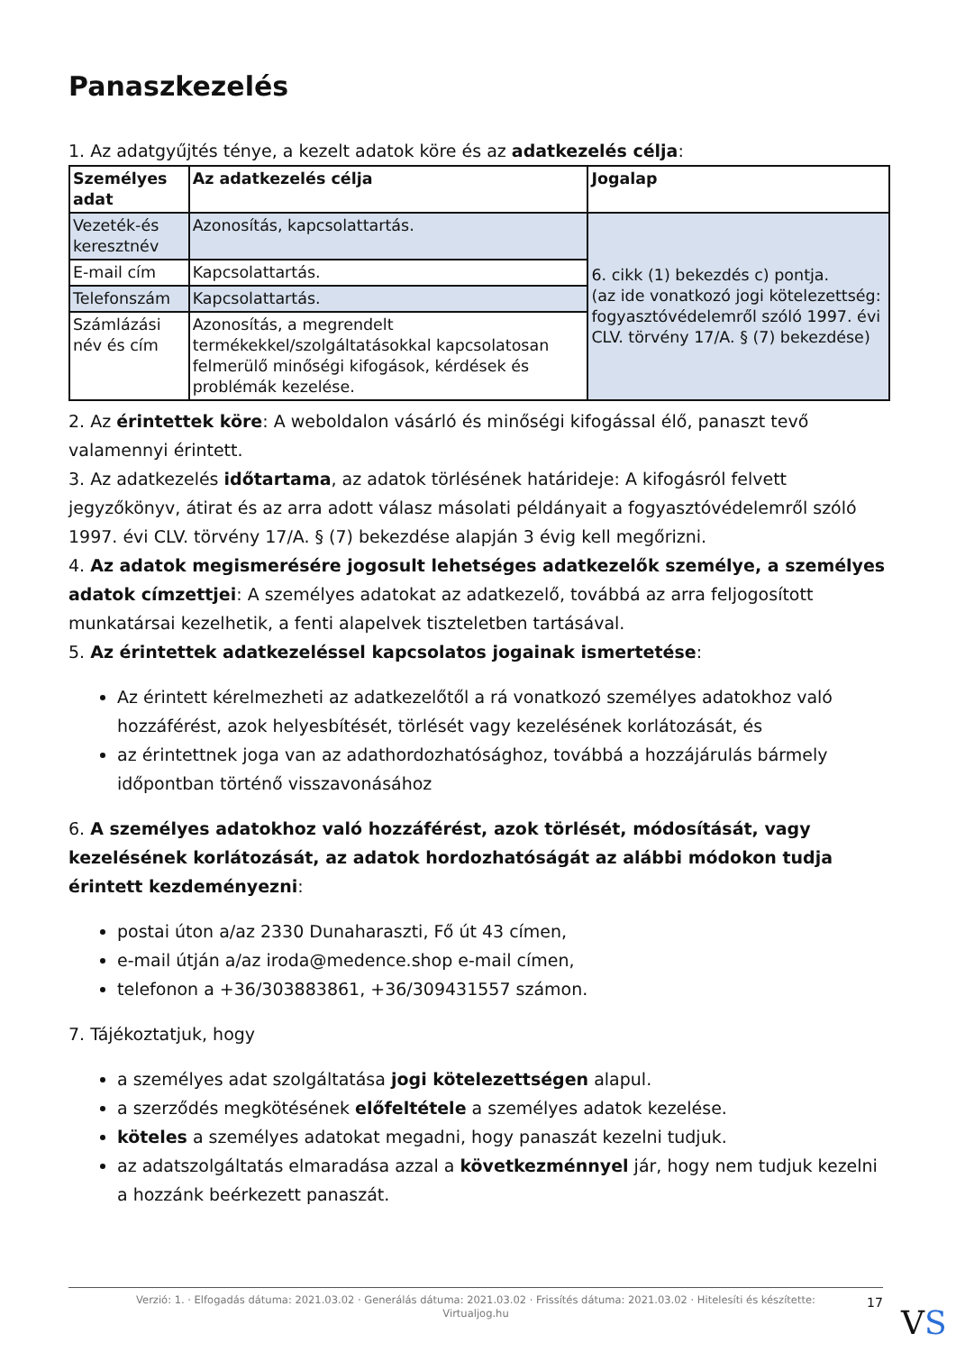Panaszkezelés
1. Az adatgyűjtés ténye, a kezelt adatok köre és az adatkezelés célja:
| Személyes adat | Az adatkezelés célja | Jogalap |
| --- | --- | --- |
| Vezeték-és keresztnév | Azonosítás, kapcsolattartás. | 6. cikk (1) bekezdés c) pontja. (az ide vonatkozó jogi kötelezettség: fogyasztóvédelemről szóló 1997. évi CLV. törvény 17/A. § (7) bekezdése) |
| E-mail cím | Kapcsolattartás. | |
| Telefonszám | Kapcsolattartás. | |
| Számlázási név és cím | Azonosítás, a megrendelt termékekkel/szolgáltatásokkal kapcsolatosan felmerülő minőségi kifogások, kérdések és problémák kezelése. | |
2. Az érintettek köre: A weboldalon vásárló és minőségi kifogással élő, panaszt tevő valamennyi érintett.
3. Az adatkezelés időtartama, az adatok törlésének határideje: A kifogásról felvett jegyzőkönyv, átirat és az arra adott válasz másolati példányait a fogyasztóvédelemről szóló 1997. évi CLV. törvény 17/A. § (7) bekezdése alapján 3 évig kell megőrizni.
4. Az adatok megismerésére jogosult lehetséges adatkezelők személye, a személyes adatok címzettjei: A személyes adatokat az adatkezelő, továbbá az arra feljogosított munkatársai kezelhetik, a fenti alapelvek tiszteletben tartásával.
5. Az érintettek adatkezeléssel kapcsolatos jogainak ismertetése:
Az érintett kérelmezheti az adatkezelőtől a rá vonatkozó személyes adatokhoz való hozzáférést, azok helyesbítését, törlését vagy kezelésének korlátozását, és
az érintettnek joga van az adathordozhatósághoz, továbbá a hozzájárulás bármely időpontban történő visszavonásához
6. A személyes adatokhoz való hozzáférést, azok törlését, módosítását, vagy kezelésének korlátozását, az adatok hordozhatóságát az alábbi módokon tudja érintett kezdeményezni:
postai úton a/az 2330 Dunaharaszti, Fő út 43 címen,
e-mail útján a/az iroda@medence.shop e-mail címen,
telefonon a +36/303883861, +36/309431557 számon.
7. Tájékoztatjuk, hogy
a személyes adat szolgáltatása jogi kötelezettségen alapul.
a szerződés megkötésének előfeltétele a személyes adatok kezelése.
köteles a személyes adatokat megadni, hogy panaszát kezelni tudjuk.
az adatszolgáltatás elmaradása azzal a következménnyel jár, hogy nem tudjuk kezelni a hozzánk beérkezett panaszát.
Verzió: 1. · Elfogadás dátuma: 2021.03.02 · Generálás dátuma: 2021.03.02 · Frissítés dátuma: 2021.03.02 · Hitelesíti és készítette:
Virtualjog.hu
17
VS